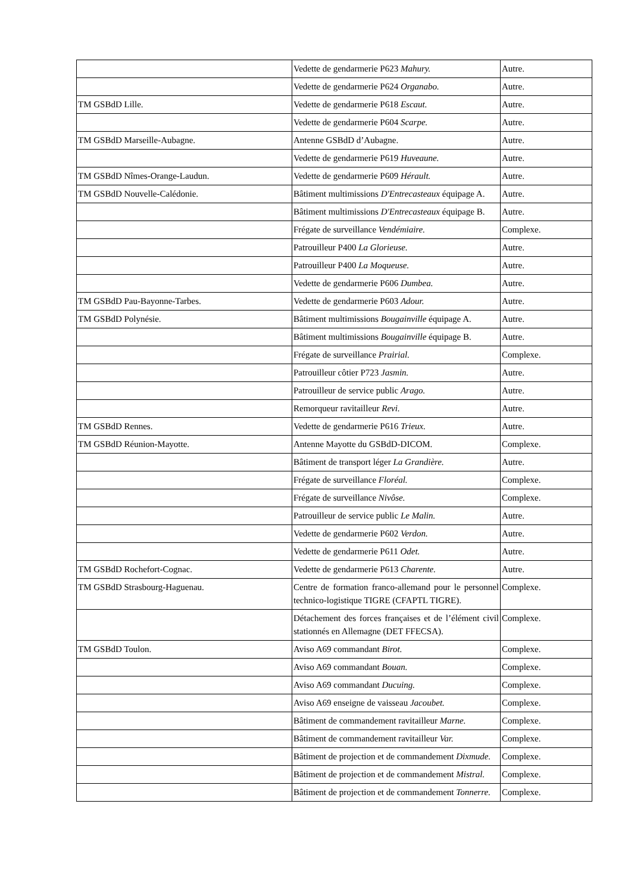| | Vedette de gendarmerie P623 Mahury. | Autre. |
| | Vedette de gendarmerie P624 Organabo. | Autre. |
| TM GSBdD Lille. | Vedette de gendarmerie P618 Escaut. | Autre. |
| | Vedette de gendarmerie P604 Scarpe. | Autre. |
| TM GSBdD Marseille-Aubagne. | Antenne GSBdD d’Aubagne. | Autre. |
| | Vedette de gendarmerie P619 Huveaune. | Autre. |
| TM GSBdD Nîmes-Orange-Laudun. | Vedette de gendarmerie P609 Hérault. | Autre. |
| TM GSBdD Nouvelle-Calédonie. | Bâtiment multimissions D'Entrecasteaux équipage A. | Autre. |
| | Bâtiment multimissions D'Entrecasteaux équipage B. | Autre. |
| | Frégate de surveillance Vendémiaire. | Complexe. |
| | Patrouilleur P400 La Glorieuse. | Autre. |
| | Patrouilleur P400 La Moqueuse. | Autre. |
| | Vedette de gendarmerie P606 Dumbea. | Autre. |
| TM GSBdD Pau-Bayonne-Tarbes. | Vedette de gendarmerie P603 Adour. | Autre. |
| TM GSBdD Polynésie. | Bâtiment multimissions Bougainville équipage A. | Autre. |
| | Bâtiment multimissions Bougainville équipage B. | Autre. |
| | Frégate de surveillance Prairial. | Complexe. |
| | Patrouilleur côtier P723 Jasmin. | Autre. |
| | Patrouilleur de service public Arago. | Autre. |
| | Remorqueur ravitailleur Revi. | Autre. |
| TM GSBdD Rennes. | Vedette de gendarmerie P616 Trieux. | Autre. |
| TM GSBdD Réunion-Mayotte. | Antenne Mayotte du GSBdD-DICOM. | Complexe. |
| | Bâtiment de transport léger La Grandière. | Autre. |
| | Frégate de surveillance Floréal. | Complexe. |
| | Frégate de surveillance Nivôse. | Complexe. |
| | Patrouilleur de service public Le Malin. | Autre. |
| | Vedette de gendarmerie P602 Verdon. | Autre. |
| | Vedette de gendarmerie P611 Odet. | Autre. |
| TM GSBdD Rochefort-Cognac. | Vedette de gendarmerie P613 Charente. | Autre. |
| TM GSBdD Strasbourg-Haguenau. | Centre de formation franco-allemand pour le personnel technico-logistique TIGRE (CFAPTL TIGRE). | Complexe. |
| | Détachement des forces françaises et de l’élément civil stationnés en Allemagne (DET FFECSA). | Complexe. |
| TM GSBdD Toulon. | Aviso A69 commandant Birot. | Complexe. |
| | Aviso A69 commandant Bouan. | Complexe. |
| | Aviso A69 commandant Ducuing. | Complexe. |
| | Aviso A69 enseigne de vaisseau Jacoubet. | Complexe. |
| | Bâtiment de commandement ravitailleur Marne. | Complexe. |
| | Bâtiment de commandement ravitailleur Var. | Complexe. |
| | Bâtiment de projection et de commandement Dixmude. | Complexe. |
| | Bâtiment de projection et de commandement Mistral. | Complexe. |
| | Bâtiment de projection et de commandement Tonnerre. | Complexe. |